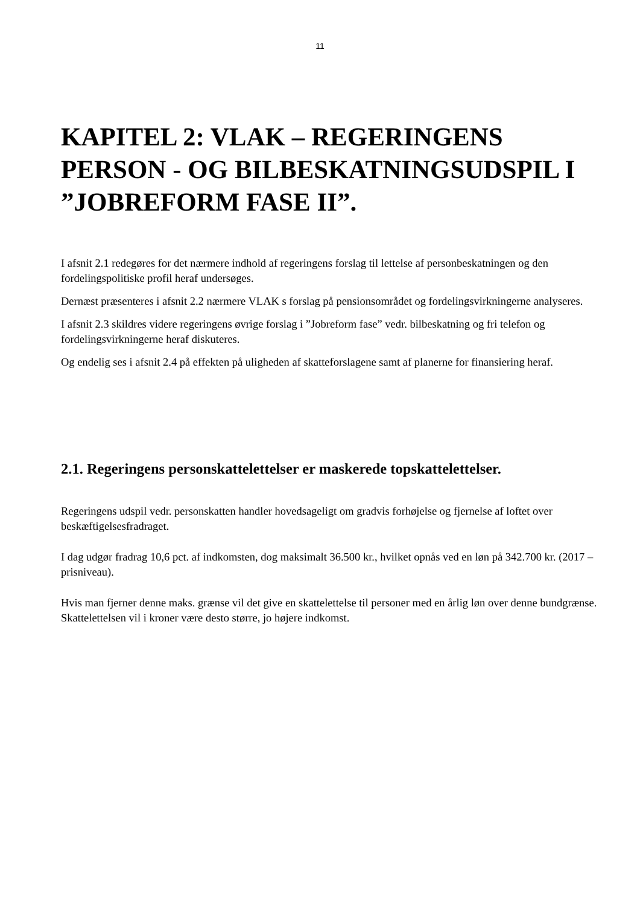11
KAPITEL 2: VLAK – REGERINGENS PERSON - OG BILBESKATNINGSUDSPIL I ”JOBREFORM FASE II”.
I afsnit 2.1 redegøres for det nærmere indhold af regeringens forslag til lettelse af personbeskatningen og den fordelingspolitiske profil heraf undersøges.
Dernæst præsenteres i afsnit 2.2 nærmere VLAK s forslag på pensionsområdet og fordelingsvirkningerne analyseres.
I afsnit 2.3 skildres videre regeringens øvrige forslag i ”Jobreform fase” vedr. bilbeskatning og fri telefon og fordelingsvirkningerne heraf diskuteres.
Og endelig ses i afsnit 2.4 på effekten på uligheden af skatteforslagene samt af planerne for finansiering heraf.
2.1. Regeringens personskattelettelser er maskerede topskattelettelser.
Regeringens udspil vedr. personskatten handler hovedsageligt om gradvis forhøjelse og fjernelse af loftet over beskæftigelsesfradraget.
I dag udgør fradrag 10,6 pct. af indkomsten, dog maksimalt 36.500 kr., hvilket opnås ved en løn på 342.700 kr. (2017 – prisniveau).
Hvis man fjerner denne maks. grænse vil det give en skattelettelse til personer med en årlig løn over denne bundgrænse. Skattelettelsen vil i kroner være desto større, jo højere indkomst.